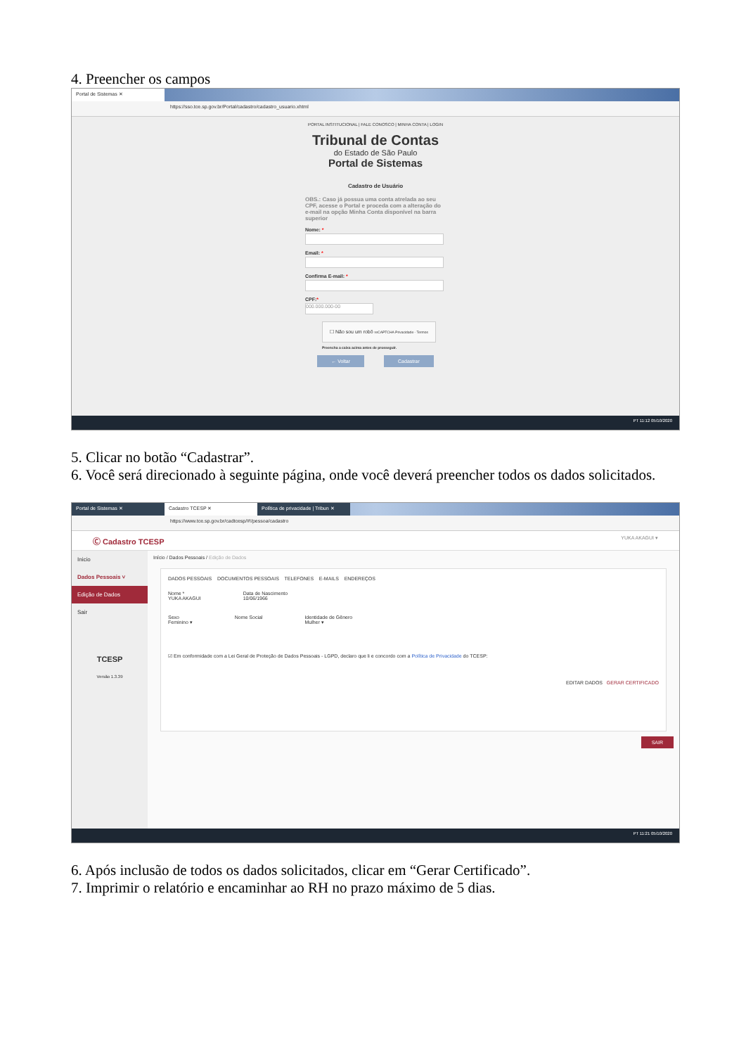4. Preencher os campos
Portal de Sistemas ✕
https://sso.tce.sp.gov.br/Portal/cadastro/cadastro_usuario.xhtml
PORTAL INSTITUCIONAL | FALE CONOSCO | MINHA CONTA | LOGIN
Tribunal de Contas
do Estado de São Paulo
Portal de Sistemas
Cadastro de Usuário
OBS.: Caso já possua uma conta atrelada ao seu CPF, acesse o Portal e proceda com a alteração do e-mail na opção Minha Conta disponível na barra superior
Nome: *
Email: *
Confirma E-mail: *
CPF:*
000.000.000-00
☐ Não sou um robô reCAPTCHA Privacidade - Termos
Preencha a caixa acima antes de prosseguir.
← Voltar Cadastrar
PT 11:12 05/10/2020
5. Clicar no botão “Cadastrar”.
6. Você será direcionado à seguinte página, onde você deverá preencher todos os dados solicitados.
Portal de Sistemas ✕ Cadastro TCESP ✕ Política de privacidade | Tribun ✕
https://www.tce.sp.gov.br/cadtcesp/#!/pessoa/cadastro
Ⓒ Cadastro TCESP YUKA AKAGUI ▾
Inicio
Dados Pessoais ˅
Edição de Dados
Sair
TCESP
Versão 1.3.39
Início / Dados Pessoais / Edição de Dados
DADOS PESSOAIS DOCUMENTOS PESSOAIS TELEFONES E-MAILS ENDEREÇOS
Nome *
YUKA AKAGUI
Data de Nascimento
10/06/1966
Sexo
Feminino ▾
Nome Social Identidade de Gênero
Mulher ▾
☑ Em conformidade com a Lei Geral de Proteção de Dados Pessoais - LGPD, declaro que li e concordo com a Política de Privacidade do TCESP:
EDITAR DADOS GERAR CERTIFICADO
SAIR
PT 11:21 05/10/2020
6. Após inclusão de todos os dados solicitados, clicar em “Gerar Certificado”.
7. Imprimir o relatório e encaminhar ao RH no prazo máximo de 5 dias.